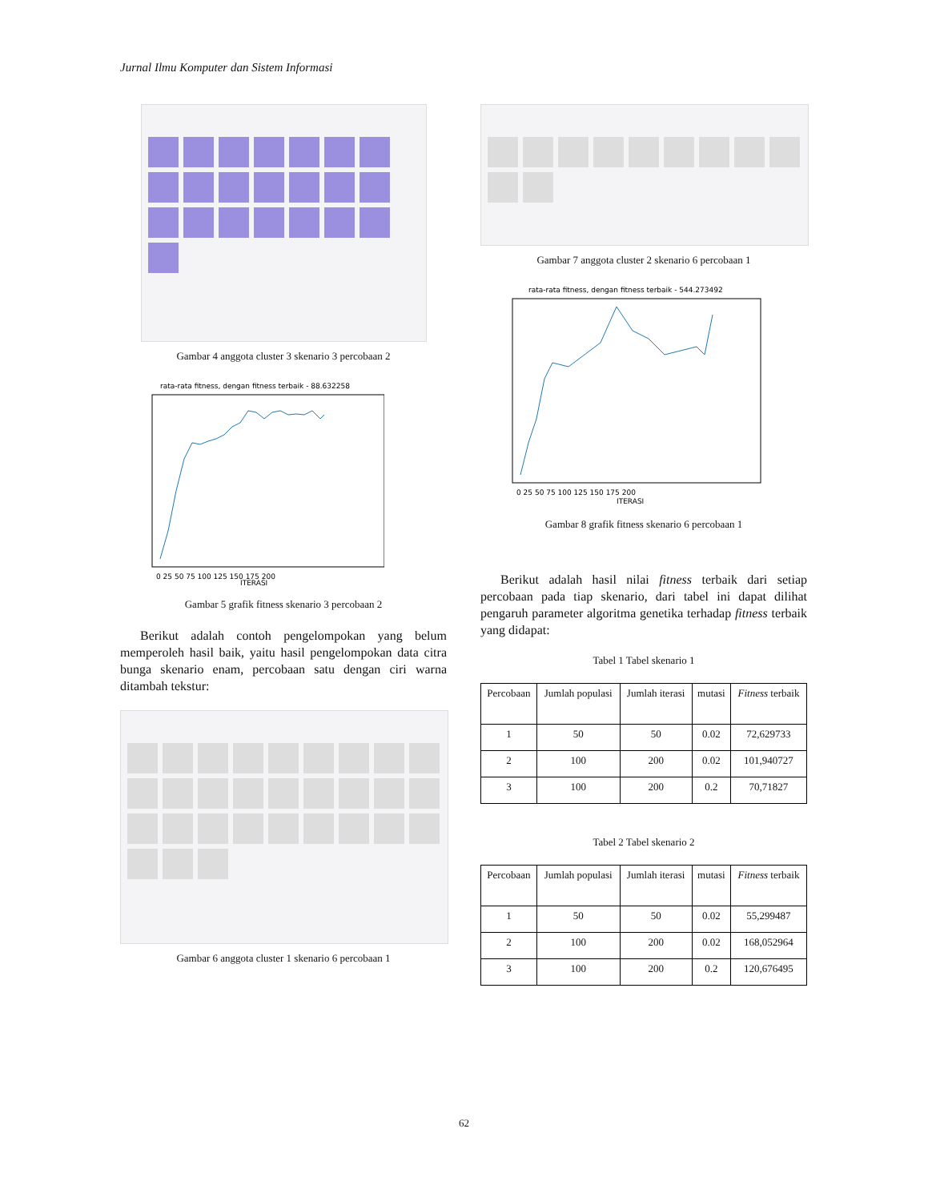Jurnal Ilmu Komputer dan Sistem Informasi
Gambar 4 anggota cluster 3 skenario 3 percobaan 2
rata-rata fitness, dengan fitness terbaik - 88.632258
0 25 50 75 100 125 150 175 200
ITERASI
Gambar 5 grafik fitness skenario 3 percobaan 2
Berikut adalah contoh pengelompokan yang belum memperoleh hasil baik, yaitu hasil pengelompokan data citra bunga skenario enam, percobaan satu dengan ciri warna ditambah tekstur:
Gambar 6 anggota cluster 1 skenario 6 percobaan 1
Gambar 7 anggota cluster 2 skenario 6 percobaan 1
rata-rata fitness, dengan fitness terbaik - 544.273492
0 25 50 75 100 125 150 175 200
ITERASI
Gambar 8 grafik fitness skenario 6 percobaan 1
Berikut adalah hasil nilai fitness terbaik dari setiap percobaan pada tiap skenario, dari tabel ini dapat dilihat pengaruh parameter algoritma genetika terhadap fitness terbaik yang didapat:
Tabel 1 Tabel skenario 1
| Percobaan | Jumlah populasi | Jumlah iterasi | mutasi | Fitness terbaik |
| --- | --- | --- | --- | --- |
| 1 | 50 | 50 | 0.02 | 72,629733 |
| 2 | 100 | 200 | 0.02 | 101,940727 |
| 3 | 100 | 200 | 0.2 | 70,71827 |
Tabel 2 Tabel skenario 2
| Percobaan | Jumlah populasi | Jumlah iterasi | mutasi | Fitness terbaik |
| --- | --- | --- | --- | --- |
| 1 | 50 | 50 | 0.02 | 55,299487 |
| 2 | 100 | 200 | 0.02 | 168,052964 |
| 3 | 100 | 200 | 0.2 | 120,676495 |
62